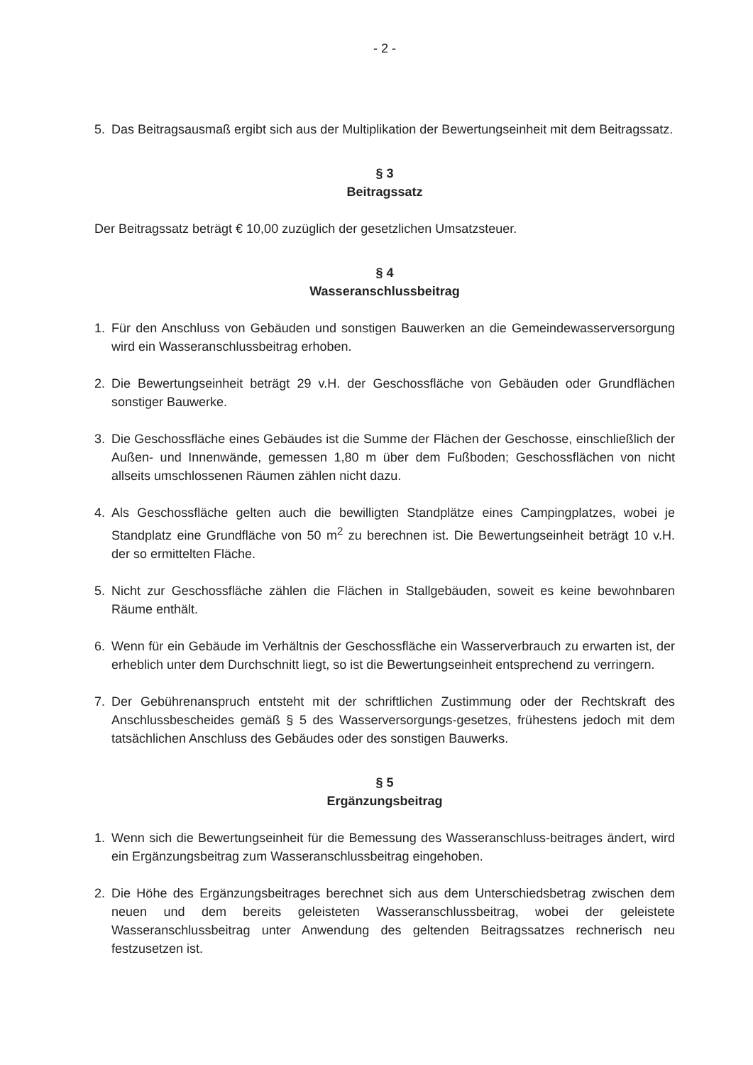- 2 -
5. Das Beitragsausmaß ergibt sich aus der Multiplikation der Bewertungseinheit mit dem Beitragssatz.
§ 3
Beitragssatz
Der Beitragssatz beträgt € 10,00 zuzüglich der gesetzlichen Umsatzsteuer.
§ 4
Wasseranschlussbeitrag
1. Für den Anschluss von Gebäuden und sonstigen Bauwerken an die Gemeindewasserversorgung wird ein Wasseranschlussbeitrag erhoben.
2. Die Bewertungseinheit beträgt 29 v.H. der Geschossfläche von Gebäuden oder Grundflächen sonstiger Bauwerke.
3. Die Geschossfläche eines Gebäudes ist die Summe der Flächen der Geschosse, einschließlich der Außen- und Innenwände, gemessen 1,80 m über dem Fußboden; Geschossflächen von nicht allseits umschlossenen Räumen zählen nicht dazu.
4. Als Geschossfläche gelten auch die bewilligten Standplätze eines Campingplatzes, wobei je Standplatz eine Grundfläche von 50 m<sup>2</sup> zu berechnen ist. Die Bewertungseinheit beträgt 10 v.H. der so ermittelten Fläche.
5. Nicht zur Geschossfläche zählen die Flächen in Stallgebäuden, soweit es keine bewohnbaren Räume enthält.
6. Wenn für ein Gebäude im Verhältnis der Geschossfläche ein Wasserverbrauch zu erwarten ist, der erheblich unter dem Durchschnitt liegt, so ist die Bewertungseinheit entsprechend zu verringern.
7. Der Gebührenanspruch entsteht mit der schriftlichen Zustimmung oder der Rechtskraft des Anschlussbescheides gemäß § 5 des Wasserversorgungs-gesetzes, frühestens jedoch mit dem tatsächlichen Anschluss des Gebäudes oder des sonstigen Bauwerks.
§ 5
Ergänzungsbeitrag
1. Wenn sich die Bewertungseinheit für die Bemessung des Wasseranschluss-beitrages ändert, wird ein Ergänzungsbeitrag zum Wasseranschlussbeitrag eingehoben.
2. Die Höhe des Ergänzungsbeitrages berechnet sich aus dem Unterschiedsbetrag zwischen dem neuen und dem bereits geleisteten Wasseranschlussbeitrag, wobei der geleistete Wasseranschlussbeitrag unter Anwendung des geltenden Beitragssatzes rechnerisch neu festzusetzen ist.